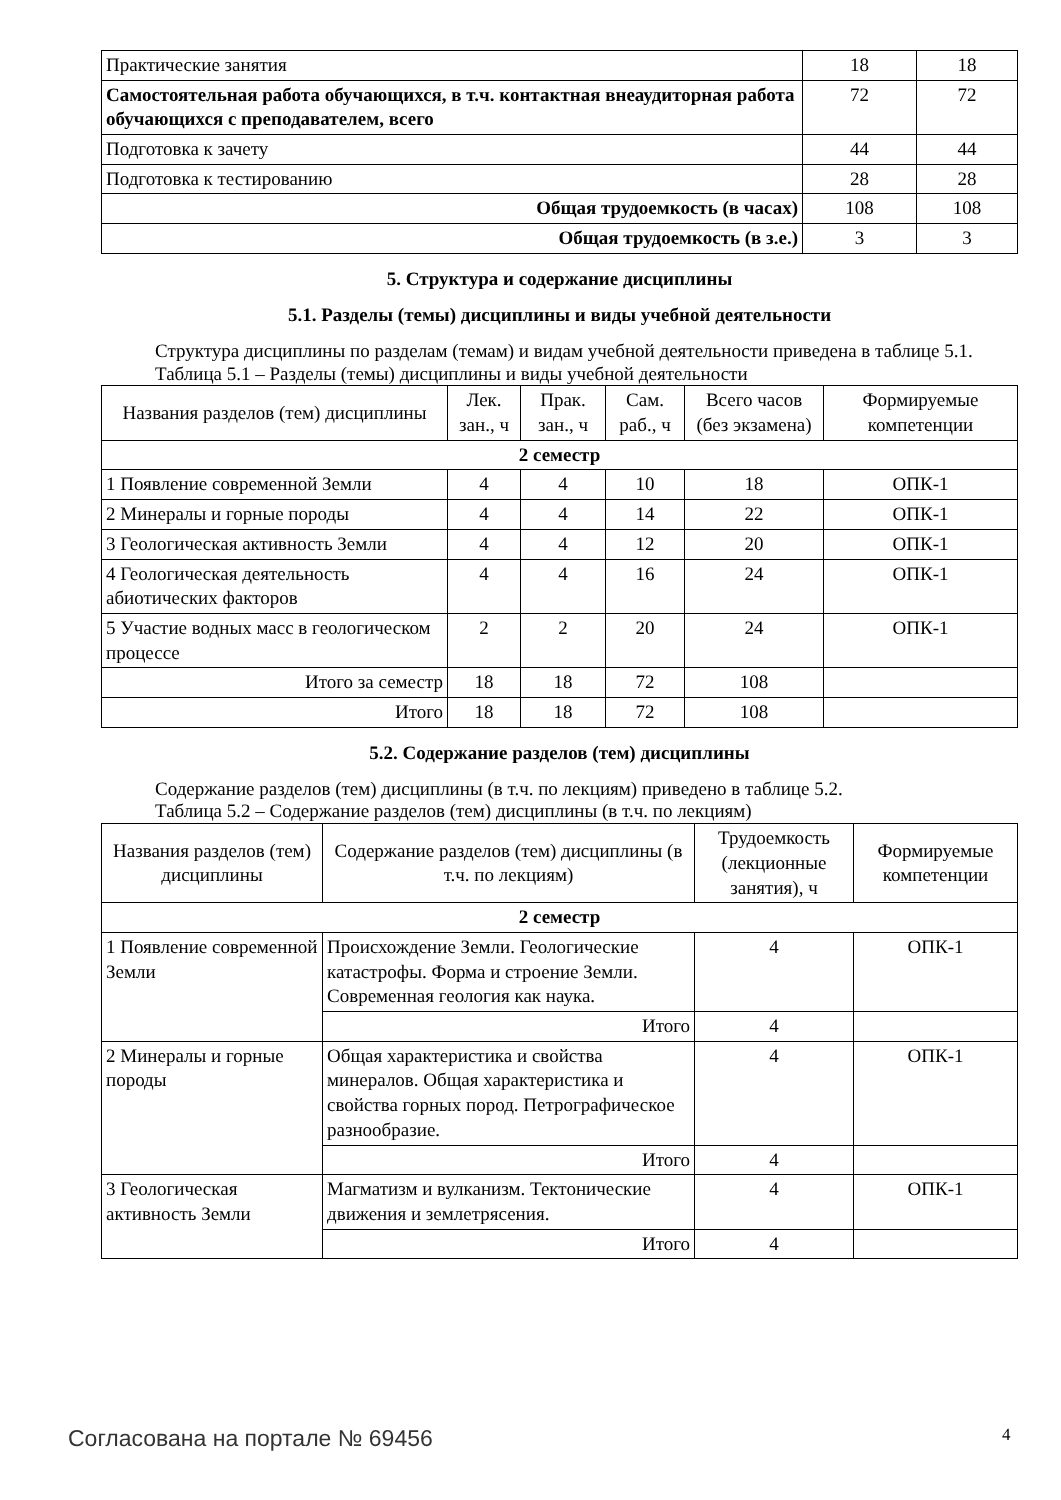| Практические занятия | 18 | 18 |
| Самостоятельная работа обучающихся, в т.ч. контактная внеаудиторная работа обучающихся с преподавателем, всего | 72 | 72 |
| Подготовка к зачету | 44 | 44 |
| Подготовка к тестированию | 28 | 28 |
| Общая трудоемкость (в часах) | 108 | 108 |
| Общая трудоемкость (в з.е.) | 3 | 3 |
5. Структура и содержание дисциплины
5.1. Разделы (темы) дисциплины и виды учебной деятельности
Структура дисциплины по разделам (темам) и видам учебной деятельности приведена в таблице 5.1.
Таблица 5.1 – Разделы (темы) дисциплины и виды учебной деятельности
| Названия разделов (тем) дисциплины | Лек. зан., ч | Прак. зан., ч | Сам. раб., ч | Всего часов (без экзамена) | Формируемые компетенции |
| --- | --- | --- | --- | --- | --- |
| 2 семестр | | | | | |
| 1 Появление современной Земли | 4 | 4 | 10 | 18 | ОПК-1 |
| 2 Минералы и горные породы | 4 | 4 | 14 | 22 | ОПК-1 |
| 3 Геологическая активность Земли | 4 | 4 | 12 | 20 | ОПК-1 |
| 4 Геологическая деятельность абиотических факторов | 4 | 4 | 16 | 24 | ОПК-1 |
| 5 Участие водных масс в геологическом процессе | 2 | 2 | 20 | 24 | ОПК-1 |
| Итого за семестр | 18 | 18 | 72 | 108 | |
| Итого | 18 | 18 | 72 | 108 | |
5.2. Содержание разделов (тем) дисциплины
Содержание разделов (тем) дисциплины (в т.ч. по лекциям) приведено в таблице 5.2.
Таблица 5.2 – Содержание разделов (тем) дисциплины (в т.ч. по лекциям)
| Названия разделов (тем) дисциплины | Содержание разделов (тем) дисциплины (в т.ч. по лекциям) | Трудоемкость (лекционные занятия), ч | Формируемые компетенции |
| --- | --- | --- | --- |
| 2 семестр | | | |
| 1 Появление современной Земли | Происхождение Земли. Геологические катастрофы. Форма и строение Земли. Современная геология как наука. | 4 | ОПК-1 |
| | Итого | 4 | |
| 2 Минералы и горные породы | Общая характеристика и свойства минералов. Общая характеристика и свойства горных пород. Петрографическое разнообразие. | 4 | ОПК-1 |
| | Итого | 4 | |
| 3 Геологическая активность Земли | Магматизм и вулканизм. Тектонические движения и землетрясения. | 4 | ОПК-1 |
| | Итого | 4 | |
Согласована на портале № 69456 4